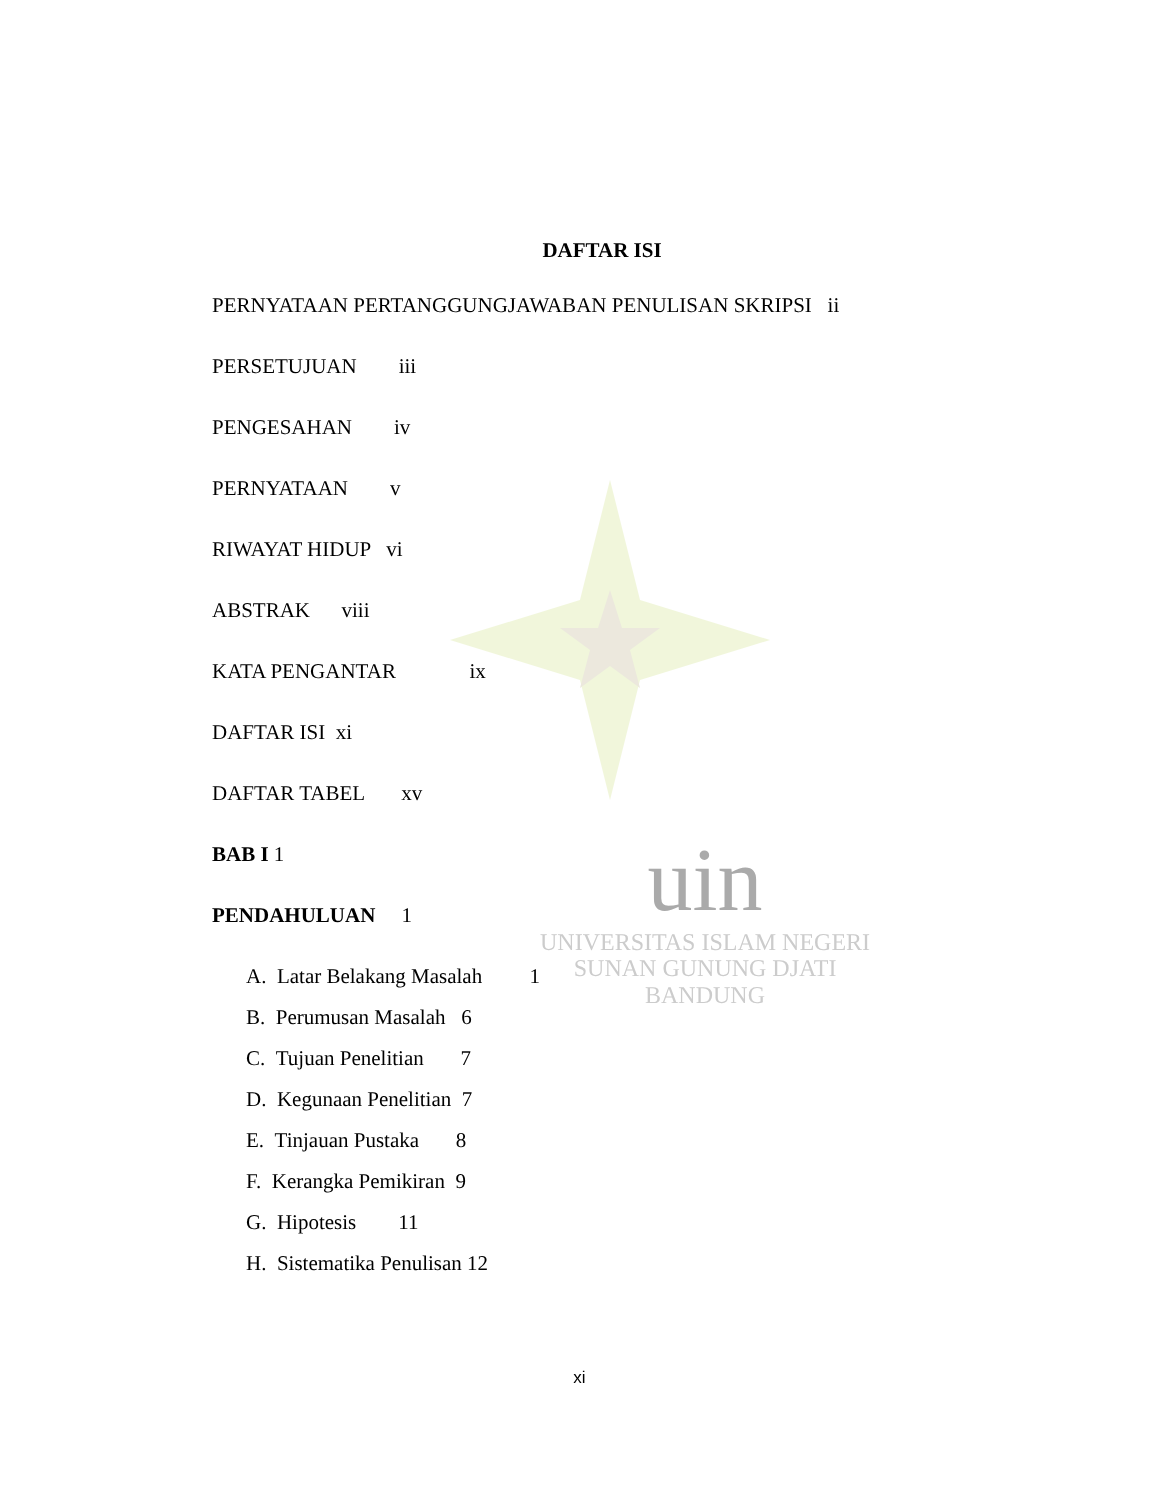uin
UNIVERSITAS ISLAM NEGERI
SUNAN GUNUNG DJATI
BANDUNG
DAFTAR ISI
PERNYATAAN PERTANGGUNGJAWABAN PENULISAN SKRIPSI ii
PERSETUJUAN iii
PENGESAHAN iv
PERNYATAAN v
RIWAYAT HIDUP vi
ABSTRAK viii
KATA PENGANTAR ix
DAFTAR ISI xi
DAFTAR TABEL xv
BAB I 1
PENDAHULUAN 1
A. Latar Belakang Masalah 1
B. Perumusan Masalah 6
C. Tujuan Penelitian 7
D. Kegunaan Penelitian 7
E. Tinjauan Pustaka 8
F. Kerangka Pemikiran 9
G. Hipotesis 11
H. Sistematika Penulisan 12
xi